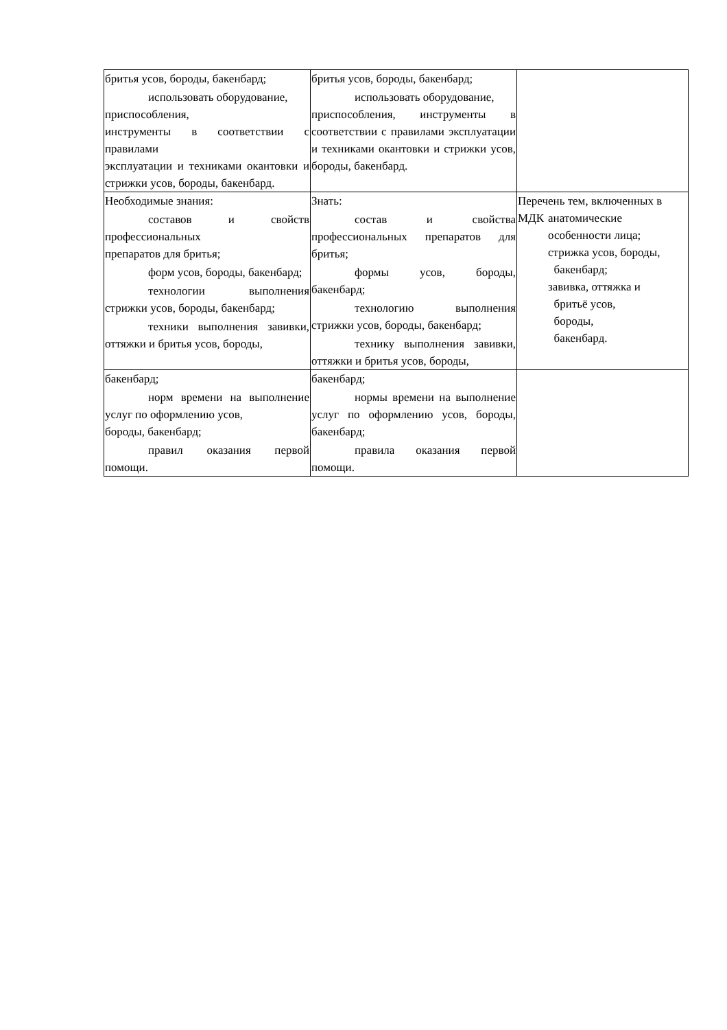| бритья усов, бороды, бакенбард; использовать оборудование, приспособления, инструменты в соответствии с правилами эксплуатации и техниками окантовки и стрижки усов, бороды, бакенбард. | бритья усов, бороды, бакенбард; использовать оборудование, приспособления, инструменты в соответствии с правилами эксплуатации и техниками окантовки и стрижки усов, бороды, бакенбард. | |
| Необходимые знания: составов и свойств профессиональных препаратов для бритья; форм усов, бороды, бакенбард; технологии выполнения стрижки усов, бороды, бакенбард; техники выполнения завивки, оттяжки и бритья усов, бороды, | Знать: состав и свойства профессиональных препаратов для бритья; формы усов, бороды, бакенбард; технологию выполнения стрижки усов, бороды, бакенбард; технику выполнения завивки, оттяжки и бритья усов, бороды, | Переч МДК ень тем, включенных в анатомические особенности лица; стрижка усов, бороды, бакенбард; завивка, оттяжка и бритьё усов, бороды, бакенбард. |
| бакенбард; норм времени на выполнение услуг по оформлению усов, бороды, бакенбард; правил оказания первой помощи. | бакенбард; нормы времени на выполнение услуг по оформлению усов, бороды, бакенбард; правила оказания первой помощи. | |